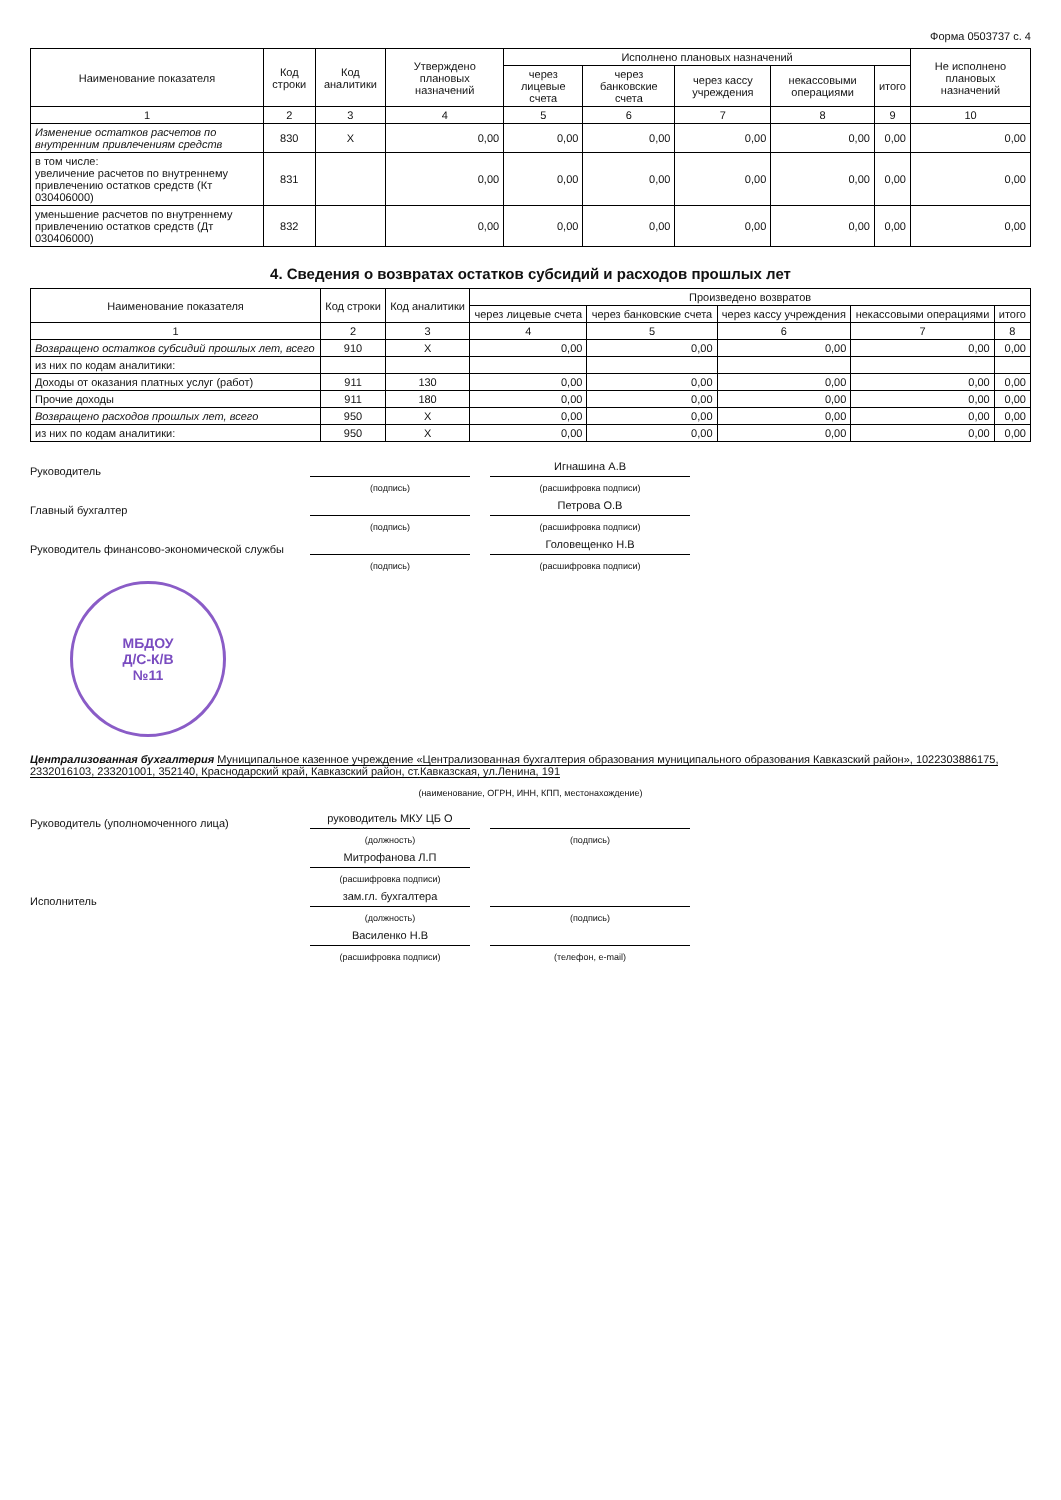Форма 0503737 с. 4
| Наименование показателя | Код строки | Код аналитики | Утверждено плановых назначений | Исполнено плановых назначений | | | | | Не исполнено плановых назначений |
| --- | --- | --- | --- | --- | --- | --- | --- | --- | --- |
| | | | | через лицевые счета | через банковские счета | через кассу учреждения | некассовыми операциями | итого | |
| 1 | 2 | 3 | 4 | 5 | 6 | 7 | 8 | 9 | 10 |
| Изменение остатков расчетов по внутренним привлечениям средств | 830 | X | 0,00 | 0,00 | 0,00 | 0,00 | 0,00 | 0,00 | 0,00 |
| в том числе: увеличение расчетов по внутреннему привлечению остатков средств (Кт 030406000) | 831 | | 0,00 | 0,00 | 0,00 | 0,00 | 0,00 | 0,00 | 0,00 |
| уменьшение расчетов по внутреннему привлечению остатков средств (Дт 030406000) | 832 | | 0,00 | 0,00 | 0,00 | 0,00 | 0,00 | 0,00 | 0,00 |
4. Сведения о возвратах остатков субсидий и расходов прошлых лет
| Наименование показателя | Код строки | Код аналитики | Произведено возвратов | | | | |
| --- | --- | --- | --- | --- | --- | --- | --- |
| | | | через лицевые счета | через банковские счета | через кассу учреждения | некассовыми операциями | итого |
| 1 | 2 | 3 | 4 | 5 | 6 | 7 | 8 |
| Возвращено остатков субсидий прошлых лет, всего | 910 | X | 0,00 | 0,00 | 0,00 | 0,00 | 0,00 |
| из них по кодам аналитики: | | | | | | | |
| Доходы от оказания платных услуг (работ) | 911 | 130 | 0,00 | 0,00 | 0,00 | 0,00 | 0,00 |
| Прочие доходы | 911 | 180 | 0,00 | 0,00 | 0,00 | 0,00 | 0,00 |
| Возвращено расходов прошлых лет, всего | 950 | X | 0,00 | 0,00 | 0,00 | 0,00 | 0,00 |
| из них по кодам аналитики: | 950 | X | 0,00 | 0,00 | 0,00 | 0,00 | 0,00 |
Руководитель
Игнашина А.В
(подпись)
(расшифровка подписи)
Главный бухгалтер
Петрова О.В
(подпись)
(расшифровка подписи)
Руководитель финансово-экономической службы
Головещенко Н.В
(подпись)
(расшифровка подписи)
МБДОУ
Д/С-К/В
№11
Централизованная бухгалтерия Муниципальное казенное учреждение «Централизованная бухгалтерия образования муниципального образования Кавказский район», 1022303886175, 2332016103, 233201001, 352140, Краснодарский край, Кавказский район, ст.Кавказская, ул.Ленина, 191
(наименование, ОГРН, ИНН, КПП, местонахождение)
Руководитель (уполномоченного лица)
руководитель МКУ ЦБ О
(должность)
(подпись)
Митрофанова Л.П
(расшифровка подписи)
Исполнитель
зам.гл. бухгалтера
(должность)
(подпись)
Василенко Н.В
(расшифровка подписи)
(телефон, e-mail)